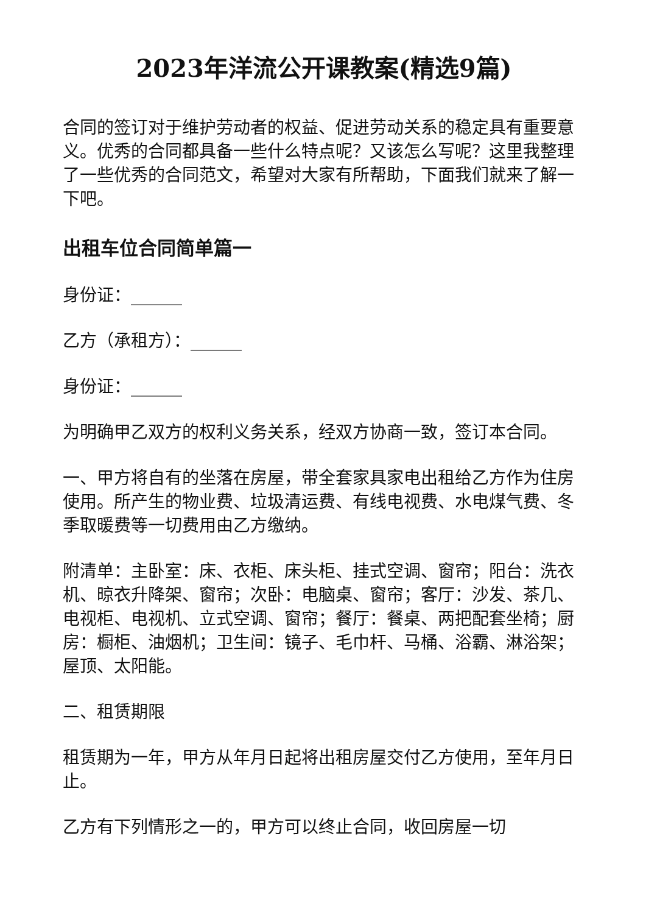2023年洋流公开课教案(精选9篇)
合同的签订对于维护劳动者的权益、促进劳动关系的稳定具有重要意义。优秀的合同都具备一些什么特点呢？又该怎么写呢？这里我整理了一些优秀的合同范文，希望对大家有所帮助，下面我们就来了解一下吧。
出租车位合同简单篇一
身份证：______
乙方（承租方）：______
身份证：______
为明确甲乙双方的权利义务关系，经双方协商一致，签订本合同。
一、甲方将自有的坐落在房屋，带全套家具家电出租给乙方作为住房使用。所产生的物业费、垃圾清运费、有线电视费、水电煤气费、冬季取暖费等一切费用由乙方缴纳。
附清单：主卧室：床、衣柜、床头柜、挂式空调、窗帘；阳台：洗衣机、晾衣升降架、窗帘；次卧：电脑桌、窗帘；客厅：沙发、茶几、电视柜、电视机、立式空调、窗帘；餐厅：餐桌、两把配套坐椅；厨房：橱柜、油烟机；卫生间：镜子、毛巾杆、马桶、浴霸、淋浴架；屋顶、太阳能。
二、租赁期限
租赁期为一年，甲方从年月日起将出租房屋交付乙方使用，至年月日止。
乙方有下列情形之一的，甲方可以终止合同，收回房屋一切